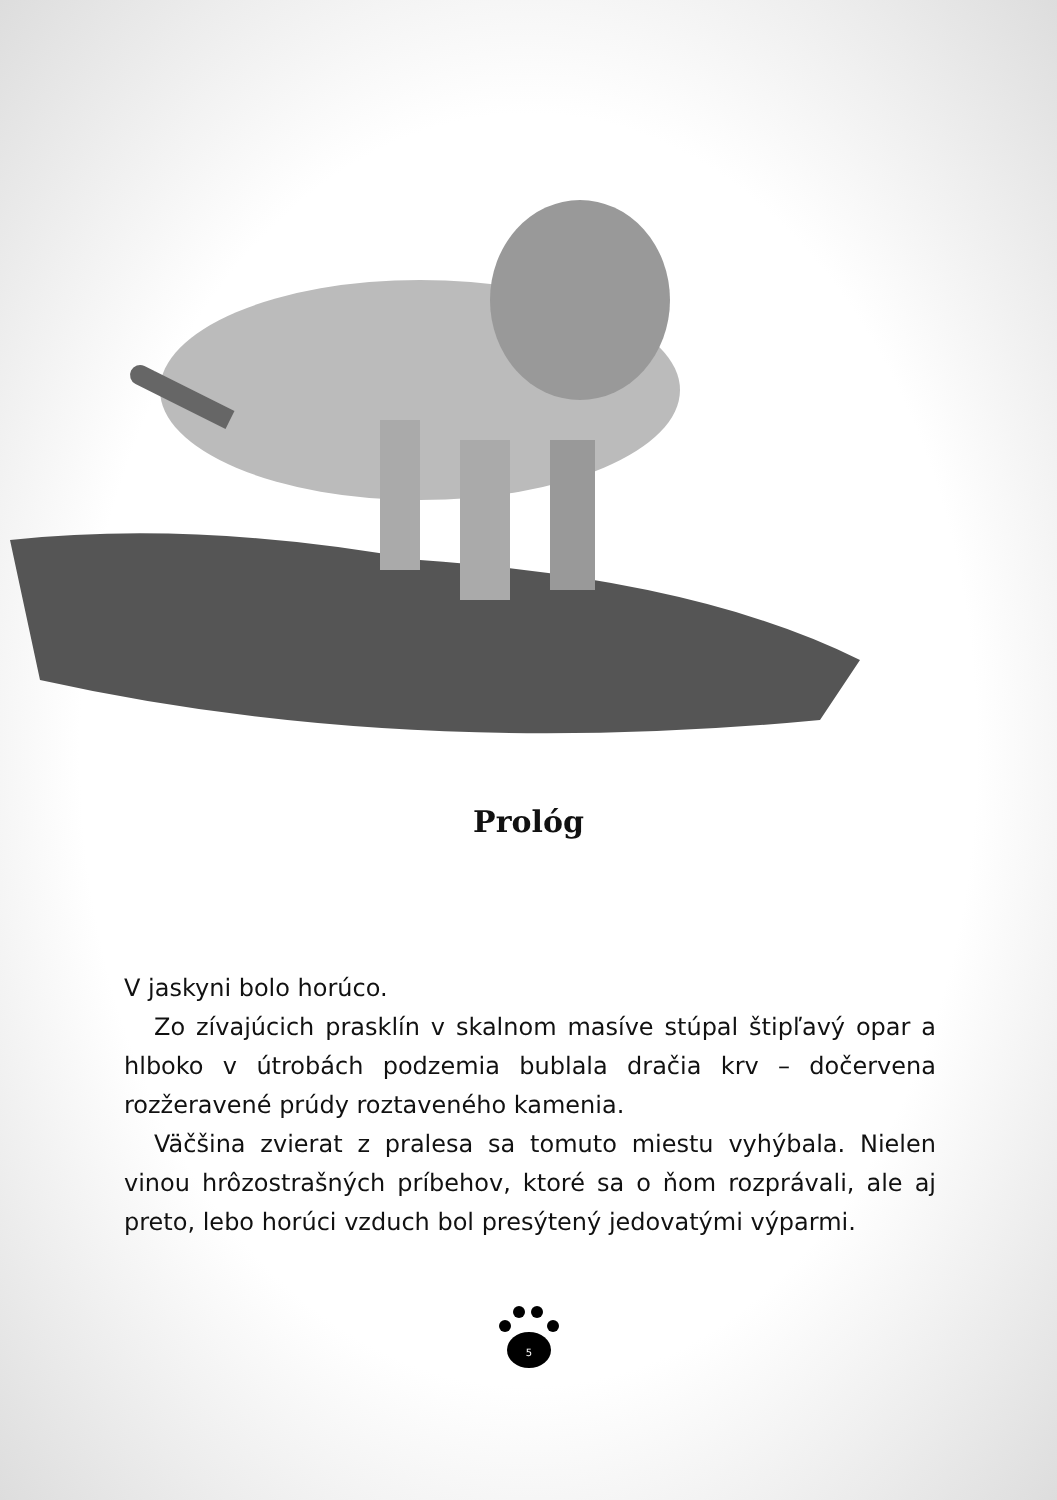Prológ
V jaskyni bolo horúco.
Zo zívajúcich prasklín v skalnom masíve stúpal štipľavý opar a hlboko v útrobách podzemia bublala dračia krv – dočervena rozžeravené prúdy roztaveného kamenia.
Väčšina zvierat z pralesa sa tomuto miestu vyhýbala. Nielen vinou hrôzostrašných príbehov, ktoré sa o ňom rozprávali, ale aj preto, lebo horúci vzduch bol presýtený jedovatými výparmi.
5